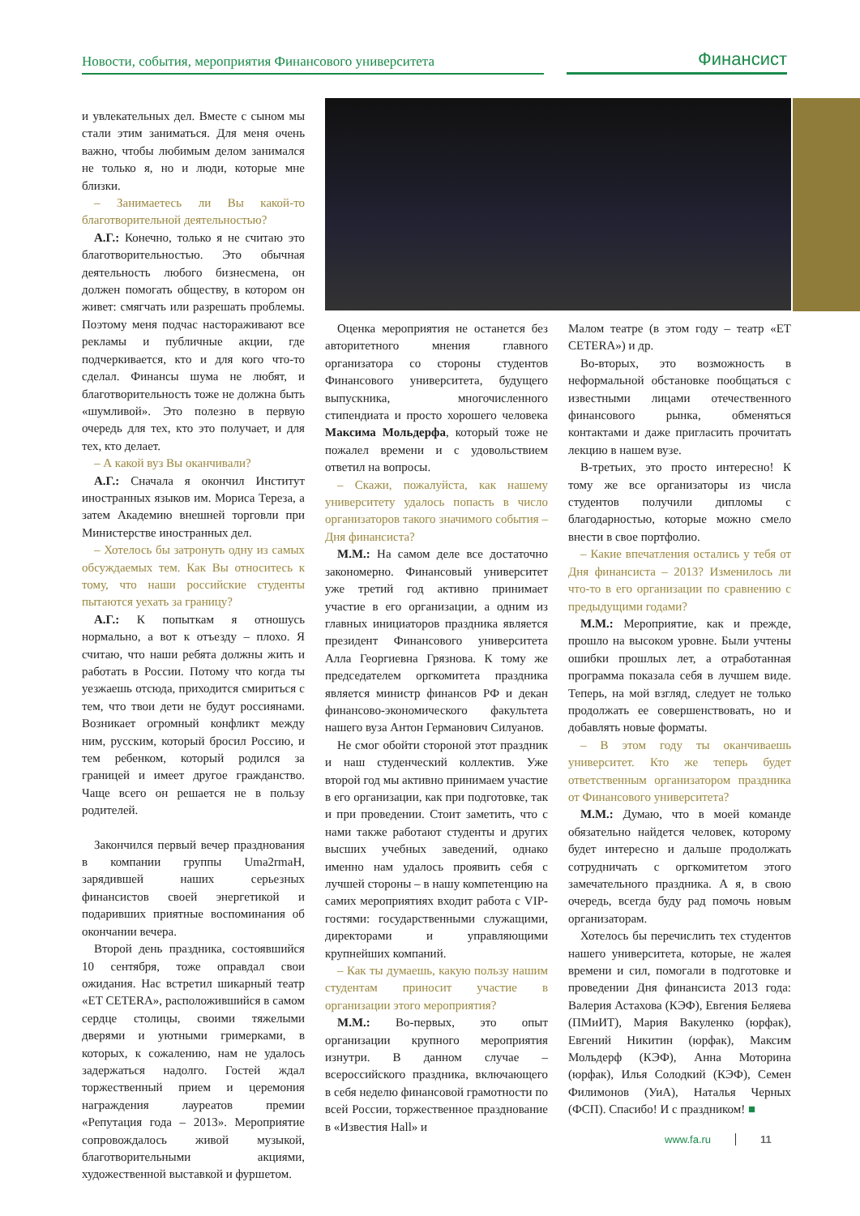Новости, события, мероприятия Финансового университета
Финансист
и увлекательных дел. Вместе с сыном мы стали этим заниматься. Для меня очень важно, чтобы любимым делом занимался не только я, но и люди, которые мне близки.
– Занимаетесь ли Вы какой-то благотворительной деятельностью?
А.Г.: Конечно, только я не считаю это благотворительностью. Это обычная деятельность любого бизнесмена, он должен помогать обществу, в котором он живет: смягчать или разрешать проблемы. Поэтому меня подчас настораживают все рекламы и публичные акции, где подчеркивается, кто и для кого что-то сделал. Финансы шума не любят, и благотворительность тоже не должна быть «шумливой». Это полезно в первую очередь для тех, кто это получает, и для тех, кто делает.
– А какой вуз Вы оканчивали?
А.Г.: Сначала я окончил Институт иностранных языков им. Мориса Тереза, а затем Академию внешней торговли при Министерстве иностранных дел.
– Хотелось бы затронуть одну из самых обсуждаемых тем. Как Вы относитесь к тому, что наши российские студенты пытаются уехать за границу?
А.Г.: К попыткам я отношусь нормально, а вот к отъезду – плохо. Я считаю, что наши ребята должны жить и работать в России. Потому что когда ты уезжаешь отсюда, приходится смириться с тем, что твои дети не будут россиянами. Возникает огромный конфликт между ним, русским, который бросил Россию, и тем ребенком, который родился за границей и имеет другое гражданство. Чаще всего он решается не в пользу родителей.
Закончился первый вечер празднования в компании группы Uma2rmaH, зарядившей наших серьезных финансистов своей энергетикой и подаривших приятные воспоминания об окончании вечера.
Второй день праздника, состоявшийся 10 сентября, тоже оправдал свои ожидания. Нас встретил шикарный театр «ET CETERA», расположившийся в самом сердце столицы, своими тяжелыми дверями и уютными гримерками, в которых, к сожалению, нам не удалось задержаться надолго. Гостей ждал торжественный прием и церемония награждения лауреатов премии «Репутация года – 2013». Мероприятие сопровождалось живой музыкой, благотворительными акциями, художественной выставкой и фуршетом.
Оценка мероприятия не останется без авторитетного мнения главного организатора со стороны студентов Финансового университета, будущего выпускника, многочисленного стипендиата и просто хорошего человека Максима Мольдерфа, который тоже не пожалел времени и с удовольствием ответил на вопросы.
– Скажи, пожалуйста, как нашему университету удалось попасть в число организаторов такого значимого события – Дня финансиста?
М.М.: На самом деле все достаточно закономерно. Финансовый университет уже третий год активно принимает участие в его организации, а одним из главных инициаторов праздника является президент Финансового университета Алла Георгиевна Грязнова. К тому же председателем оргкомитета праздника является министр финансов РФ и декан финансово-экономического факультета нашего вуза Антон Германович Силуанов.
Не смог обойти стороной этот праздник и наш студенческий коллектив. Уже второй год мы активно принимаем участие в его организации, как при подготовке, так и при проведении. Стоит заметить, что с нами также работают студенты и других высших учебных заведений, однако именно нам удалось проявить себя с лучшей стороны – в нашу компетенцию на самих мероприятиях входит работа с VIP-гостями: государственными служащими, директорами и управляющими крупнейших компаний.
– Как ты думаешь, какую пользу нашим студентам приносит участие в организации этого мероприятия?
М.М.: Во-первых, это опыт организации крупного мероприятия изнутри. В данном случае – всероссийского праздника, включающего в себя неделю финансовой грамотности по всей России, торжественное празднование в «Известия Hall» и
Малом театре (в этом году – театр «ET CETERA») и др.
Во-вторых, это возможность в неформальной обстановке пообщаться с известными лицами отечественного финансового рынка, обменяться контактами и даже пригласить прочитать лекцию в нашем вузе.
В-третьих, это просто интересно! К тому же все организаторы из числа студентов получили дипломы с благодарностью, которые можно смело внести в свое портфолио.
– Какие впечатления остались у тебя от Дня финансиста – 2013? Изменилось ли что-то в его организации по сравнению с предыдущими годами?
М.М.: Мероприятие, как и прежде, прошло на высоком уровне. Были учтены ошибки прошлых лет, а отработанная программа показала себя в лучшем виде. Теперь, на мой взгляд, следует не только продолжать ее совершенствовать, но и добавлять новые форматы.
– В этом году ты оканчиваешь университет. Кто же теперь будет ответственным организатором праздника от Финансового университета?
М.М.: Думаю, что в моей команде обязательно найдется человек, которому будет интересно и дальше продолжать сотрудничать с оргкомитетом этого замечательного праздника. А я, в свою очередь, всегда буду рад помочь новым организаторам.
Хотелось бы перечислить тех студентов нашего университета, которые, не жалея времени и сил, помогали в подготовке и проведении Дня финансиста 2013 года: Валерия Астахова (КЭФ), Евгения Беляева (ПМиИТ), Мария Вакуленко (юрфак), Евгений Никитин (юрфак), Максим Мольдерф (КЭФ), Анна Моторина (юрфак), Илья Солодкий (КЭФ), Семен Филимонов (УиА), Наталья Черных (ФСП). Спасибо! И с праздником! ■
www.fa.ru 11